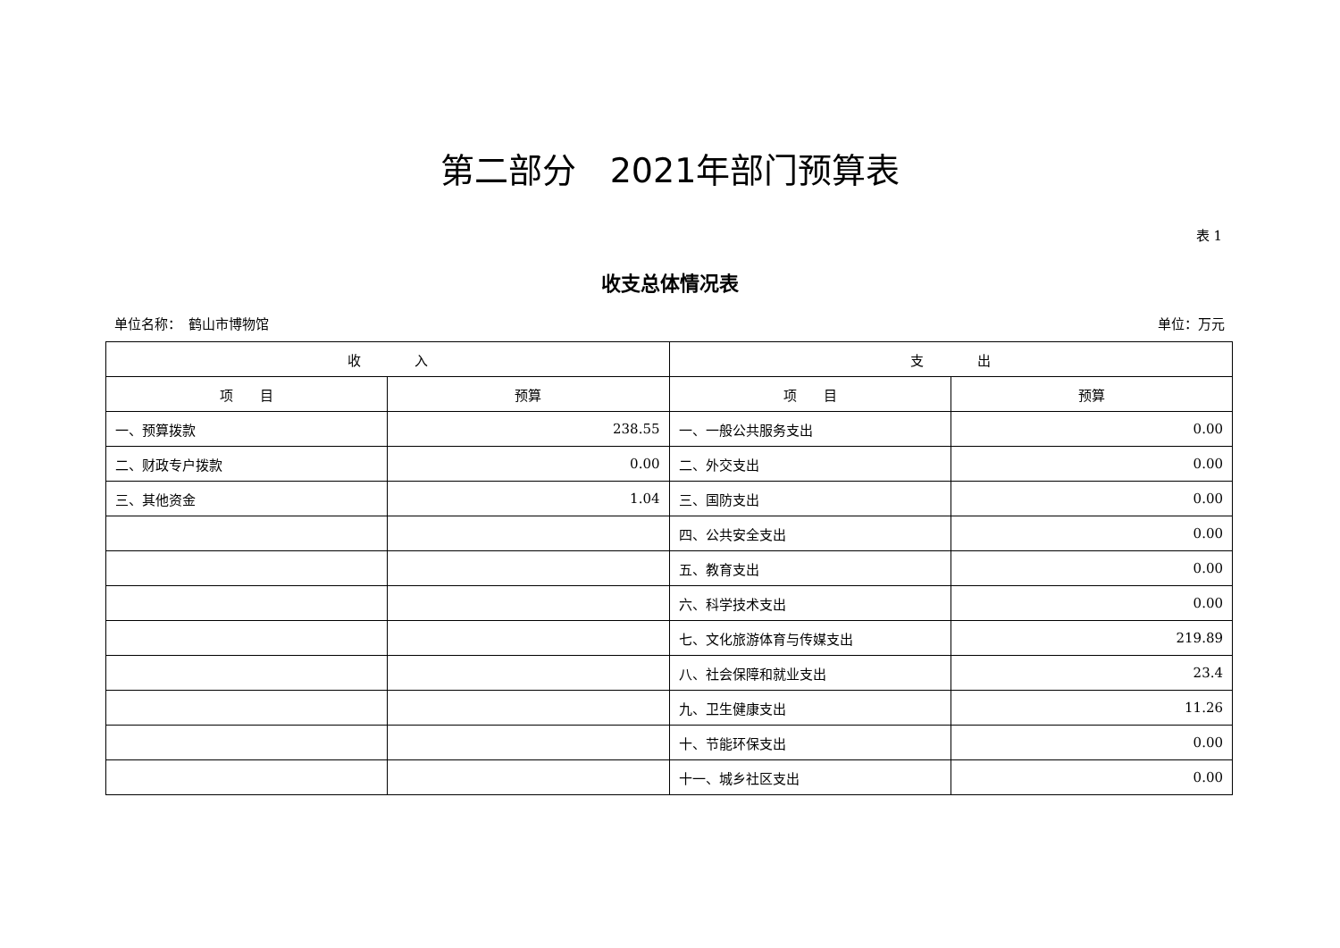第二部分　2021年部门预算表
表 1
收支总体情况表
单位名称：　鹤山市博物馆 单位：万元
| 收 入 | | 支 出 | |
| --- | --- | --- | --- |
| 项 目 | 预算 | 项 目 | 预算 |
| 一、预算拨款 | 238.55 | 一、一般公共服务支出 | 0.00 |
| 二、财政专户拨款 | 0.00 | 二、外交支出 | 0.00 |
| 三、其他资金 | 1.04 | 三、国防支出 | 0.00 |
| | | 四、公共安全支出 | 0.00 |
| | | 五、教育支出 | 0.00 |
| | | 六、科学技术支出 | 0.00 |
| | | 七、文化旅游体育与传媒支出 | 219.89 |
| | | 八、社会保障和就业支出 | 23.4 |
| | | 九、卫生健康支出 | 11.26 |
| | | 十、节能环保支出 | 0.00 |
| | | 十一、城乡社区支出 | 0.00 |